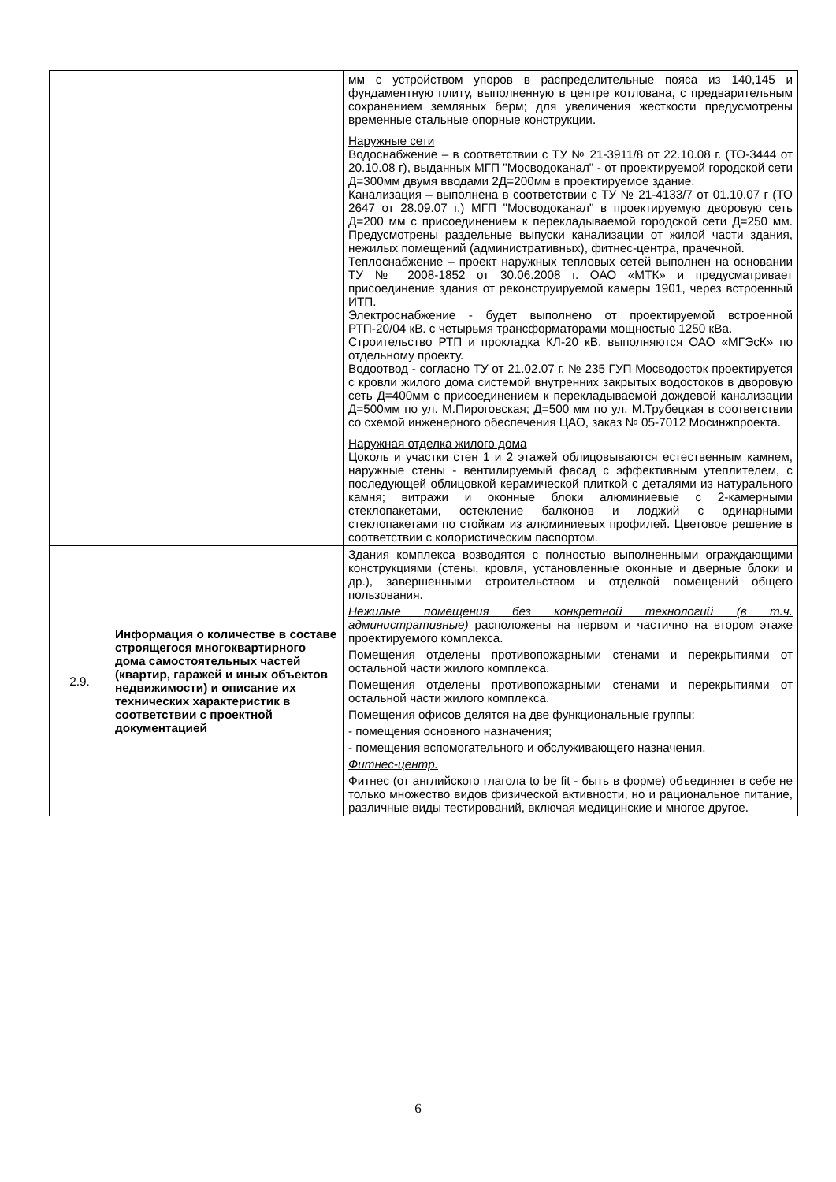| | | мм с устройством упоров в распределительные пояса из 140,145 и фундаментную плиту, выполненную в центре котлована, с предварительным сохранением земляных берм; для увеличения жесткости предусмотрены временные стальные опорные конструкции. Наружные сети Водоснабжение – в соответствии с ТУ № 21-3911/8 от 22.10.08 г. (ТО-3444 от 20.10.08 г), выданных МГП "Мосводоканал" - от проектируемой городской сети Д=300мм двумя вводами 2Д=200мм в проектируемое здание. Канализация – выполнена в соответствии с ТУ № 21-4133/7 от 01.10.07 г (ТО 2647 от 28.09.07 г.) МГП "Мосводоканал" в проектируемую дворовую сеть Д=200 мм с присоединением к перекладываемой городской сети Д=250 мм. Предусмотрены раздельные выпуски канализации от жилой части здания, нежилых помещений (административных), фитнес-центра, прачечной. Теплоснабжение – проект наружных тепловых сетей выполнен на основании ТУ № 2008-1852 от 30.06.2008 г. ОАО «МТК» и предусматривает присоединение здания от реконструируемой камеры 1901, через встроенный ИТП. Электроснабжение - будет выполнено от проектируемой встроенной РТП-20/04 кВ. с четырьмя трансформаторами мощностью 1250 кВа. Строительство РТП и прокладка КЛ-20 кВ. выполняются ОАО «МГЭсК» по отдельному проекту. Водоотвод - согласно ТУ от 21.02.07 г. № 235 ГУП Мосводосток проектируется с кровли жилого дома системой внутренних закрытых водостоков в дворовую сеть Д=400мм с присоединением к перекладываемой дождевой канализации Д=500мм по ул. М.Пироговская; Д=500 мм по ул. М.Трубецкая в соответствии со схемой инженерного обеспечения ЦАО, заказ № 05-7012 Мосинжпроекта. Наружная отделка жилого дома Цоколь и участки стен 1 и 2 этажей облицовываются естественным камнем, наружные стены - вентилируемый фасад с эффективным утеплителем, с последующей облицовкой керамической плиткой с деталями из натурального камня; витражи и оконные блоки алюминиевые с 2-камерными стеклопакетами, остекление балконов и лоджий с одинарными стеклопакетами по стойкам из алюминиевых профилей. Цветовое решение в соответствии с колористическим паспортом. |
| 2.9. | Информация о количестве в составе строящегося многоквартирного дома самостоятельных частей (квартир, гаражей и иных объектов недвижимости) и описание их технических характеристик в соответствии с проектной документацией | Здания комплекса возводятся с полностью выполненными ограждающими конструкциями (стены, кровля, установленные оконные и дверные блоки и др.), завершенными строительством и отделкой помещений общего пользования. Нежилые помещения без конкретной технологий (в т.ч. административные) расположены на первом и частично на втором этаже проектируемого комплекса. Помещения отделены противопожарными стенами и перекрытиями от остальной части жилого комплекса. Помещения отделены противопожарными стенами и перекрытиями от остальной части жилого комплекса. Помещения офисов делятся на две функциональные группы: - помещения основного назначения; - помещения вспомогательного и обслуживающего назначения. Фитнес-центр. Фитнес (от английского глагола to be fit - быть в форме) объединяет в себе не только множество видов физической активности, но и рациональное питание, различные виды тестирований, включая медицинские и многое другое. |
6